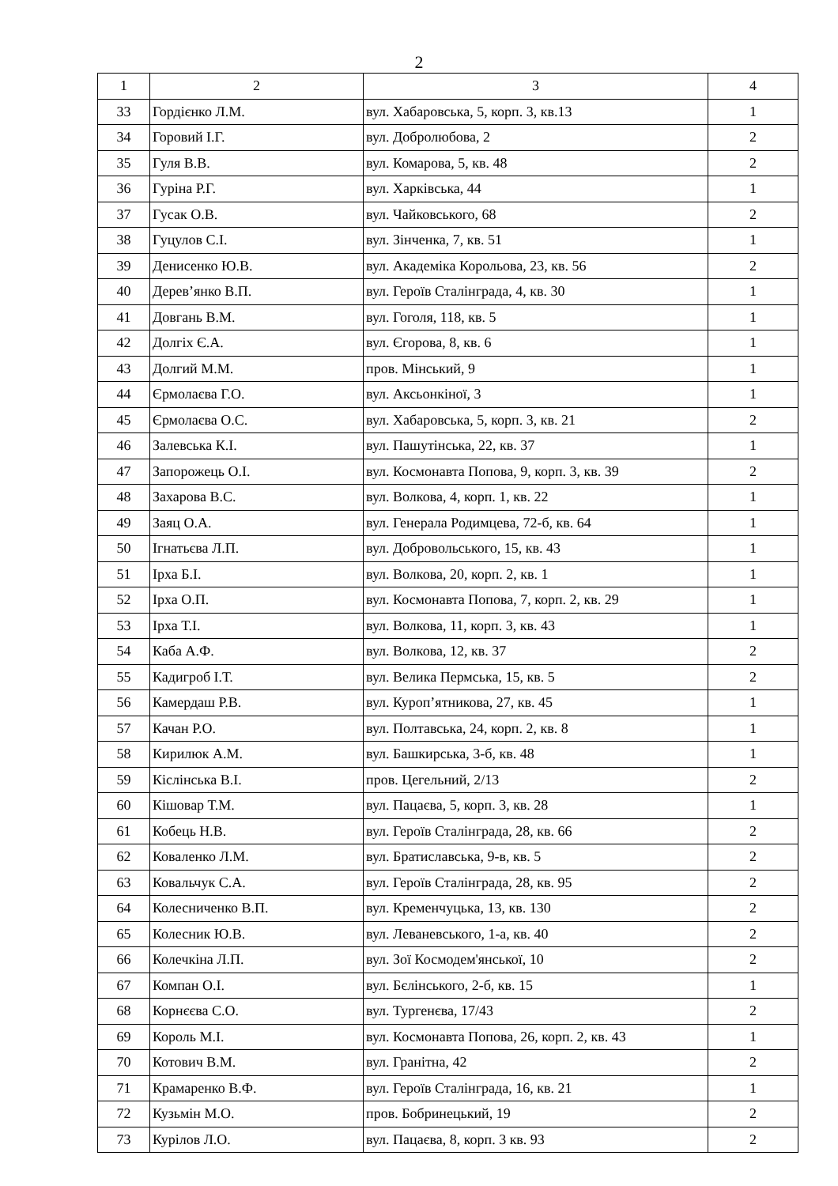2
| 1 | 2 | 3 | 4 |
| --- | --- | --- | --- |
| 33 | Гордієнко Л.М. | вул. Хабаровська, 5, корп. 3, кв.13 | 1 |
| 34 | Горовий І.Г. | вул. Добролюбова, 2 | 2 |
| 35 | Гуля В.В. | вул. Комарова, 5, кв. 48 | 2 |
| 36 | Гуріна Р.Г. | вул. Харківська, 44 | 1 |
| 37 | Гусак О.В. | вул. Чайковського, 68 | 2 |
| 38 | Гуцулов С.І. | вул. Зінченка, 7, кв. 51 | 1 |
| 39 | Денисенко Ю.В. | вул. Академіка Корольова, 23, кв. 56 | 2 |
| 40 | Дерев’янко В.П. | вул. Героїв Сталінграда, 4, кв. 30 | 1 |
| 41 | Довгань В.М. | вул. Гоголя, 118, кв. 5 | 1 |
| 42 | Долгіх Є.А. | вул. Єгорова, 8, кв. 6 | 1 |
| 43 | Долгий М.М. | пров. Мінський, 9 | 1 |
| 44 | Єрмолаєва Г.О. | вул. Аксьонкіної, 3 | 1 |
| 45 | Єрмолаєва О.С. | вул. Хабаровська, 5, корп. 3, кв. 21 | 2 |
| 46 | Залевська К.І. | вул. Пашутінська, 22, кв. 37 | 1 |
| 47 | Запорожець О.І. | вул. Космонавта Попова, 9, корп. 3, кв. 39 | 2 |
| 48 | Захарова В.С. | вул. Волкова, 4, корп. 1, кв. 22 | 1 |
| 49 | Заяц О.А. | вул. Генерала Родимцева, 72-б, кв. 64 | 1 |
| 50 | Ігнатьєва Л.П. | вул. Добровольського, 15, кв. 43 | 1 |
| 51 | Ірха Б.І. | вул. Волкова, 20, корп. 2, кв. 1 | 1 |
| 52 | Ірха О.П. | вул. Космонавта Попова, 7, корп. 2, кв. 29 | 1 |
| 53 | Ірха Т.І. | вул. Волкова, 11, корп. 3, кв. 43 | 1 |
| 54 | Каба А.Ф. | вул. Волкова, 12, кв. 37 | 2 |
| 55 | Кадигроб І.Т. | вул. Велика Пермська, 15, кв. 5 | 2 |
| 56 | Камердаш Р.В. | вул. Куроп’ятникова, 27, кв. 45 | 1 |
| 57 | Качан Р.О. | вул. Полтавська, 24, корп. 2, кв. 8 | 1 |
| 58 | Кирилюк А.М. | вул. Башкирська, 3-б, кв. 48 | 1 |
| 59 | Кіслінська В.І. | пров. Цегельний, 2/13 | 2 |
| 60 | Кішовар Т.М. | вул. Пацаєва, 5, корп. 3, кв. 28 | 1 |
| 61 | Кобець Н.В. | вул. Героїв Сталінграда, 28, кв. 66 | 2 |
| 62 | Коваленко Л.М. | вул. Братиславська, 9-в, кв. 5 | 2 |
| 63 | Ковальчук С.А. | вул. Героїв Сталінграда, 28, кв. 95 | 2 |
| 64 | Колесниченко В.П. | вул. Кременчуцька, 13, кв. 130 | 2 |
| 65 | Колесник Ю.В. | вул. Леваневського, 1-а, кв. 40 | 2 |
| 66 | Колечкіна Л.П. | вул. Зої Космодем'янської, 10 | 2 |
| 67 | Компан О.І. | вул. Бєлінського, 2-б, кв. 15 | 1 |
| 68 | Корнєєва С.О. | вул. Тургенєва, 17/43 | 2 |
| 69 | Король М.І. | вул. Космонавта Попова, 26, корп. 2, кв. 43 | 1 |
| 70 | Котович В.М. | вул. Гранітна, 42 | 2 |
| 71 | Крамаренко В.Ф. | вул. Героїв Сталінграда, 16, кв. 21 | 1 |
| 72 | Кузьмін М.О. | пров. Бобринецький, 19 | 2 |
| 73 | Курілов Л.О. | вул. Пацаєва, 8, корп. 3 кв. 93 | 2 |